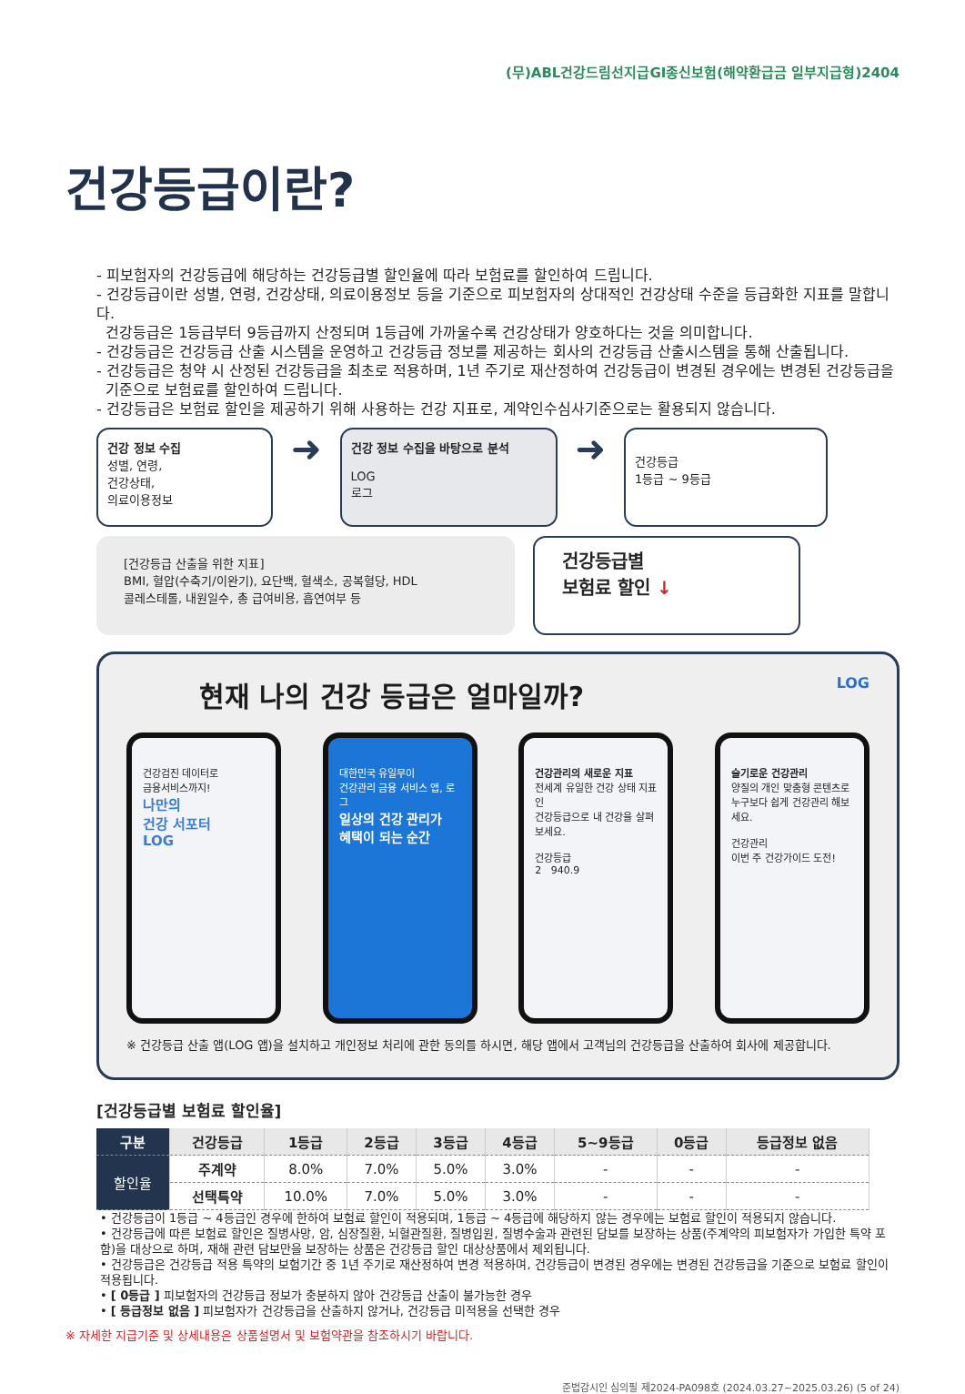(무)ABL건강드림선지급GI종신보험(해약환급금 일부지급형)2404
건강등급이란?
- 피보험자의 건강등급에 해당하는 건강등급별 할인율에 따라 보험료를 할인하여 드립니다.
- 건강등급이란 성별, 연령, 건강상태, 의료이용정보 등을 기준으로 피보험자의 상대적인 건강상태 수준을 등급화한 지표를 말합니다.
건강등급은 1등급부터 9등급까지 산정되며 1등급에 가까울수록 건강상태가 양호하다는 것을 의미합니다.
- 건강등급은 건강등급 산출 시스템을 운영하고 건강등급 정보를 제공하는 회사의 건강등급 산출시스템을 통해 산출됩니다.
- 건강등급은 청약 시 산정된 건강등급을 최초로 적용하며, 1년 주기로 재산정하여 건강등급이 변경된 경우에는 변경된 건강등급을
기준으로 보험료를 할인하여 드립니다.
- 건강등급은 보험료 할인을 제공하기 위해 사용하는 건강 지표로, 계약인수심사기준으로는 활용되지 않습니다.
건강 정보 수집
성별, 연령,
건강상태,
의료이용정보
➜
건강 정보 수집을 바탕으로 분석
LOG
로그
➜
건강등급
1등급 ~ 9등급
[건강등급 산출을 위한 지표]
BMI, 혈압(수축기/이완기), 요단백, 혈색소, 공복혈당, HDL
콜레스테롤, 내원일수, 총 급여비용, 흡연여부 등
건강등급별
보험료 할인 ↓
현재 나의 건강 등급은 얼마일까? LOG
건강검진 데이터로
금융서비스까지!
나만의
건강 서포터
LOG
대한민국 유일무이
건강관리 금융 서비스 앱, 로그
일상의 건강 관리가
혜택이 되는 순간
건강관리의 새로운 지표
전세계 유일한 건강 상태 지표인
건강등급으로 내 건강을 살펴보세요.
건강등급
2 940.9
슬기로운 건강관리
양질의 개인 맞춤형 콘텐츠로
누구보다 쉽게 건강관리 해보세요.
건강관리
이번 주 건강가이드 도전!
※ 건강등급 산출 앱(LOG 앱)을 설치하고 개인정보 처리에 관한 동의를 하시면, 해당 앱에서 고객님의 건강등급을 산출하여 회사에 제공합니다.
[건강등급별 보험료 할인율]
| 구분 | 건강등급 | 1등급 | 2등급 | 3등급 | 4등급 | 5~9등급 | 0등급 | 등급정보 없음 |
| --- | --- | --- | --- | --- | --- | --- | --- | --- |
| 할인율 | 주계약 | 8.0% | 7.0% | 5.0% | 3.0% | - | - | - |
| | 선택특약 | 10.0% | 7.0% | 5.0% | 3.0% | - | - | - |
• 건강등급이 1등급 ~ 4등급인 경우에 한하여 보험료 할인이 적용되며, 1등급 ~ 4등급에 해당하지 않는 경우에는 보험료 할인이 적용되지 않습니다.
• 건강등급에 따른 보험료 할인은 질병사망, 암, 심장질환, 뇌혈관질환, 질병입원, 질병수술과 관련된 담보를 보장하는 상품(주계약의 피보험자가 가입한 특약 포함)을 대상으로 하며, 재해 관련 담보만을 보장하는 상품은 건강등급 할인 대상상품에서 제외됩니다.
• 건강등급은 건강등급 적용 특약의 보험기간 중 1년 주기로 재산정하여 변경 적용하며, 건강등급이 변경된 경우에는 변경된 건강등급을 기준으로 보험료 할인이 적용됩니다.
• [ 0등급 ] 피보험자의 건강등급 정보가 충분하지 않아 건강등급 산출이 불가능한 경우
• [ 등급정보 없음 ] 피보험자가 건강등급을 산출하지 않거나, 건강등급 미적용을 선택한 경우
※ 자세한 지급기준 및 상세내용은 상품설명서 및 보험약관을 참조하시기 바랍니다.
준법감시인 심의필 제2024-PA098호 (2024.03.27~2025.03.26) (5 of 24)